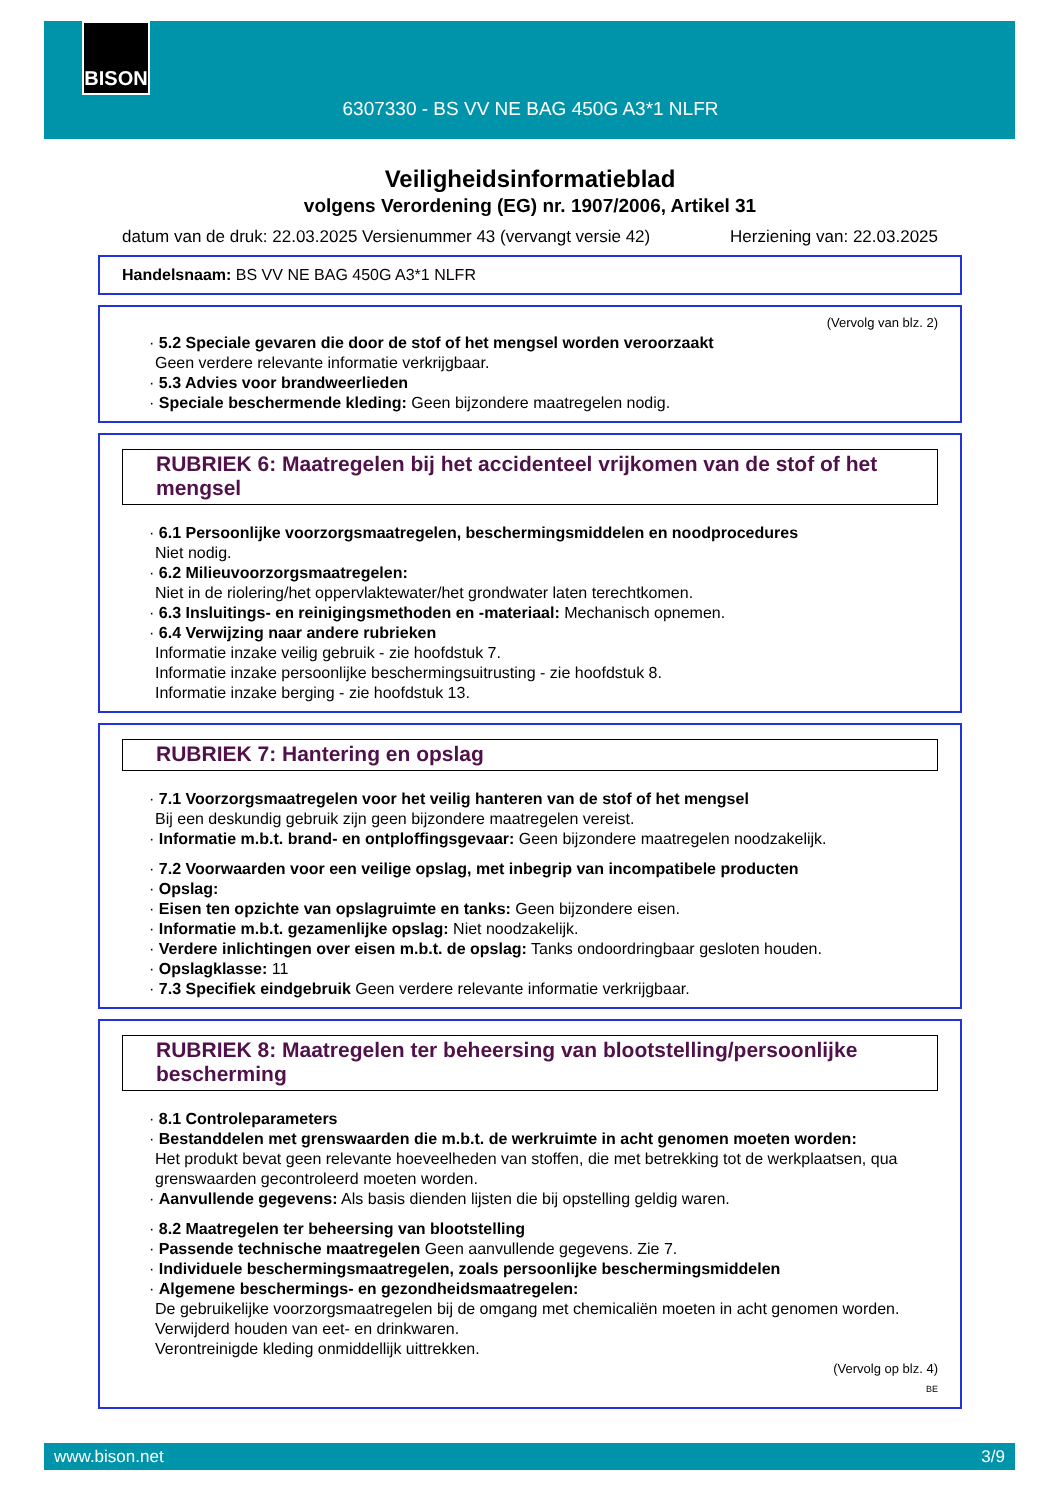BISON
6307330 - BS VV NE BAG 450G A3*1 NLFR
Veiligheidsinformatieblad
volgens Verordening (EG) nr. 1907/2006, Artikel 31
datum van de druk: 22.03.2025 Versienummer 43 (vervangt versie 42) Herziening van: 22.03.2025
Handelsnaam: BS VV NE BAG 450G A3*1 NLFR
(Vervolg van blz. 2)
· 5.2 Speciale gevaren die door de stof of het mengsel worden veroorzaakt
Geen verdere relevante informatie verkrijgbaar.
· 5.3 Advies voor brandweerlieden
· Speciale beschermende kleding: Geen bijzondere maatregelen nodig.
RUBRIEK 6: Maatregelen bij het accidenteel vrijkomen van de stof of het mengsel
· 6.1 Persoonlijke voorzorgsmaatregelen, beschermingsmiddelen en noodprocedures
Niet nodig.
· 6.2 Milieuvoorzorgsmaatregelen:
Niet in de riolering/het oppervlaktewater/het grondwater laten terechtkomen.
· 6.3 Insluitings- en reinigingsmethoden en -materiaal: Mechanisch opnemen.
· 6.4 Verwijzing naar andere rubrieken
Informatie inzake veilig gebruik - zie hoofdstuk 7.
Informatie inzake persoonlijke beschermingsuitrusting - zie hoofdstuk 8.
Informatie inzake berging - zie hoofdstuk 13.
RUBRIEK 7: Hantering en opslag
· 7.1 Voorzorgsmaatregelen voor het veilig hanteren van de stof of het mengsel
Bij een deskundig gebruik zijn geen bijzondere maatregelen vereist.
· Informatie m.b.t. brand- en ontploffingsgevaar: Geen bijzondere maatregelen noodzakelijk.
· 7.2 Voorwaarden voor een veilige opslag, met inbegrip van incompatibele producten
· Opslag:
· Eisen ten opzichte van opslagruimte en tanks: Geen bijzondere eisen.
· Informatie m.b.t. gezamenlijke opslag: Niet noodzakelijk.
· Verdere inlichtingen over eisen m.b.t. de opslag: Tanks ondoordringbaar gesloten houden.
· Opslagklasse: 11
· 7.3 Specifiek eindgebruik Geen verdere relevante informatie verkrijgbaar.
RUBRIEK 8: Maatregelen ter beheersing van blootstelling/persoonlijke bescherming
· 8.1 Controleparameters
· Bestanddelen met grenswaarden die m.b.t. de werkruimte in acht genomen moeten worden:
Het produkt bevat geen relevante hoeveelheden van stoffen, die met betrekking tot de werkplaatsen, qua grenswaarden gecontroleerd moeten worden.
· Aanvullende gegevens: Als basis dienden lijsten die bij opstelling geldig waren.
· 8.2 Maatregelen ter beheersing van blootstelling
· Passende technische maatregelen Geen aanvullende gegevens. Zie 7.
· Individuele beschermingsmaatregelen, zoals persoonlijke beschermingsmiddelen
· Algemene beschermings- en gezondheidsmaatregelen:
De gebruikelijke voorzorgsmaatregelen bij de omgang met chemicaliën moeten in acht genomen worden.
Verwijderd houden van eet- en drinkwaren.
Verontreinigde kleding onmiddellijk uittrekken.
(Vervolg op blz. 4)
BE
www.bison.net 3/9